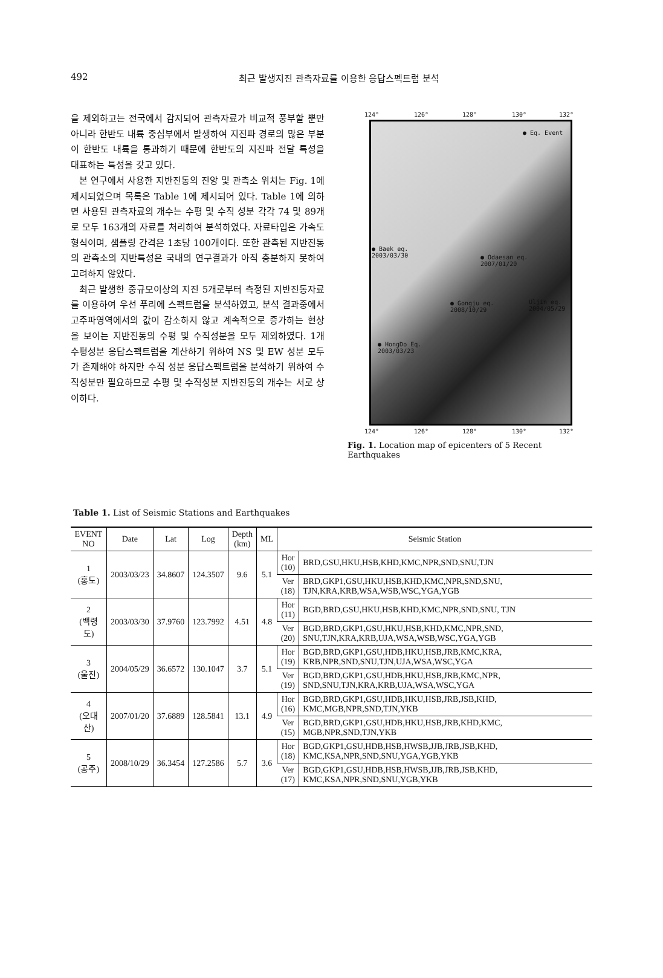492
최근 발생지진 관측자료를 이용한 응답스펙트럼 분석
을 제외하고는 전국에서 감지되어 관측자료가 비교적 풍부할 뿐만 아니라 한반도 내륙 중심부에서 발생하여 지진파 경로의 많은 부분이 한반도 내륙을 통과하기 때문에 한반도의 지진파 전달 특성을 대표하는 특성을 갖고 있다.
본 연구에서 사용한 지반진동의 진앙 및 관측소 위치는 Fig. 1에 제시되었으며 목록은 Table 1에 제시되어 있다. Table 1에 의하면 사용된 관측자료의 개수는 수평 및 수직 성분 각각 74 및 89개로 모두 163개의 자료를 처리하여 분석하였다. 자료타입은 가속도형식이며, 샘플링 간격은 1초당 100개이다. 또한 관측된 지반진동의 관측소의 지반특성은 국내의 연구결과가 아직 충분하지 못하여 고려하지 않았다.
최근 발생한 중규모이상의 지진 5개로부터 측정된 지반진동자료를 이용하여 우선 푸리에 스펙트럼을 분석하였고, 분석 결과중에서 고주파영역에서의 값이 감소하지 않고 계속적으로 증가하는 현상을 보이는 지반진동의 수평 및 수직성분을 모두 제외하였다. 1개 수평성분 응답스펙트럼을 계산하기 위하여 NS 및 EW 성분 모두가 존재해야 하지만 수직 성분 응답스펙트럼을 분석하기 위하여 수직성분만 필요하므로 수평 및 수직성분 지반진동의 개수는 서로 상이하다.
124° 126° 128° 130° 132°
● Eq. Event
● Baek eq.
2003/03/30 ● Odaesan eq.
2007/01/20
Uljin eq.
2004/05/29
● Gongju eq.
2008/10/29
● HongDo Eq.
2003/03/23
124° 126° 128° 130° 132°
Fig. 1. Location map of epicenters of 5 Recent Earthquakes
Table 1. List of Seismic Stations and Earthquakes
| EVENT NO | Date | Lat | Log | Depth (km) | ML | Seismic Station | |
| --- | --- | --- | --- | --- | --- | --- | --- |
| 1 (홍도) | 2003/03/23 | 34.8607 | 124.3507 | 9.6 | 5.1 | Hor (10) | BRD,GSU,HKU,HSB,KHD,KMC,NPR,SND,SNU,TJN |
| | | | | | | Ver (18) | BRD,GKP1,GSU,HKU,HSB,KHD,KMC,NPR,SND,SNU, TJN,KRA,KRB,WSA,WSB,WSC,YGA,YGB |
| 2 (백령도) | 2003/03/30 | 37.9760 | 123.7992 | 4.51 | 4.8 | Hor (11) | BGD,BRD,GSU,HKU,HSB,KHD,KMC,NPR,SND,SNU, TJN |
| | | | | | | Ver (20) | BGD,BRD,GKP1,GSU,HKU,HSB,KHD,KMC,NPR,SND, SNU,TJN,KRA,KRB,UJA,WSA,WSB,WSC,YGA,YGB |
| 3 (울진) | 2004/05/29 | 36.6572 | 130.1047 | 3.7 | 5.1 | Hor (19) | BGD,BRD,GKP1,GSU,HDB,HKU,HSB,JRB,KMC,KRA, KRB,NPR,SND,SNU,TJN,UJA,WSA,WSC,YGA |
| | | | | | | Ver (19) | BGD,BRD,GKP1,GSU,HDB,HKU,HSB,JRB,KMC,NPR, SND,SNU,TJN,KRA,KRB,UJA,WSA,WSC,YGA |
| 4 (오대산) | 2007/01/20 | 37.6889 | 128.5841 | 13.1 | 4.9 | Hor (16) | BGD,BRD,GKP1,GSU,HDB,HKU,HSB,JRB,JSB,KHD, KMC,MGB,NPR,SND,TJN,YKB |
| | | | | | | Ver (15) | BGD,BRD,GKP1,GSU,HDB,HKU,HSB,JRB,KHD,KMC, MGB,NPR,SND,TJN,YKB |
| 5 (공주) | 2008/10/29 | 36.3454 | 127.2586 | 5.7 | 3.6 | Hor (18) | BGD,GKP1,GSU,HDB,HSB,HWSB,JJB,JRB,JSB,KHD, KMC,KSA,NPR,SND,SNU,YGA,YGB,YKB |
| | | | | | | Ver (17) | BGD,GKP1,GSU,HDB,HSB,HWSB,JJB,JRB,JSB,KHD, KMC,KSA,NPR,SND,SNU,YGB,YKB |